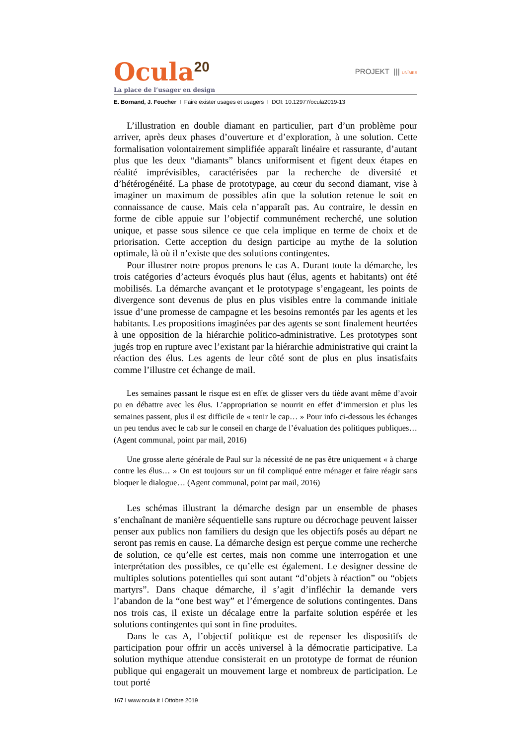Ocula<sup>20</sup>
PROJEKT ||| UNÎMES
La place de l’usager en design
E. Bornand, J. Foucher I Faire exister usages et usagers I DOI: 10.12977/ocula2019-13
L’illustration en double diamant en particulier, part d’un problème pour arriver, après deux phases d’ouverture et d’exploration, à une solution. Cette formalisation volontairement simplifiée apparaît linéaire et rassurante, d’autant plus que les deux “diamants” blancs uniformisent et figent deux étapes en réalité imprévisibles, caractérisées par la recherche de diversité et d’hétérogénéité. La phase de prototypage, au cœur du second diamant, vise à imaginer un maximum de possibles afin que la solution retenue le soit en connaissance de cause. Mais cela n’apparaît pas. Au contraire, le dessin en forme de cible appuie sur l’objectif communément recherché, une solution unique, et passe sous silence ce que cela implique en terme de choix et de priorisation. Cette acception du design participe au mythe de la solution optimale, là où il n’existe que des solutions contingentes.
Pour illustrer notre propos prenons le cas A. Durant toute la démarche, les trois catégories d’acteurs évoqués plus haut (élus, agents et habitants) ont été mobilisés. La démarche avançant et le prototypage s’engageant, les points de divergence sont devenus de plus en plus visibles entre la commande initiale issue d’une promesse de campagne et les besoins remontés par les agents et les habitants. Les propositions imaginées par des agents se sont finalement heurtées à une opposition de la hiérarchie politico-administrative. Les prototypes sont jugés trop en rupture avec l’existant par la hiérarchie administrative qui craint la réaction des élus. Les agents de leur côté sont de plus en plus insatisfaits comme l’illustre cet échange de mail.
Les semaines passant le risque est en effet de glisser vers du tiède avant même d’avoir pu en débattre avec les élus. L’appropriation se nourrit en effet d’immersion et plus les semaines passent, plus il est difficile de « tenir le cap… » Pour info ci-dessous les échanges un peu tendus avec le cab sur le conseil en charge de l’évaluation des politiques publiques… (Agent communal, point par mail, 2016)
Une grosse alerte générale de Paul sur la nécessité de ne pas être uniquement « à charge contre les élus… » On est toujours sur un fil compliqué entre ménager et faire réagir sans bloquer le dialogue… (Agent communal, point par mail, 2016)
Les schémas illustrant la démarche design par un ensemble de phases s’enchaînant de manière séquentielle sans rupture ou décrochage peuvent laisser penser aux publics non familiers du design que les objectifs posés au départ ne seront pas remis en cause. La démarche design est perçue comme une recherche de solution, ce qu’elle est certes, mais non comme une interrogation et une interprétation des possibles, ce qu’elle est également. Le designer dessine de multiples solutions potentielles qui sont autant “d’objets à réaction” ou “objets martyrs”. Dans chaque démarche, il s’agit d’infléchir la demande vers l’abandon de la “one best way” et l’émergence de solutions contingentes. Dans nos trois cas, il existe un décalage entre la parfaite solution espérée et les solutions contingentes qui sont in fine produites.
Dans le cas A, l’objectif politique est de repenser les dispositifs de participation pour offrir un accès universel à la démocratie participative. La solution mythique attendue consisterait en un prototype de format de réunion publique qui engagerait un mouvement large et nombreux de participation. Le tout porté
167 I www.ocula.it I Ottobre 2019